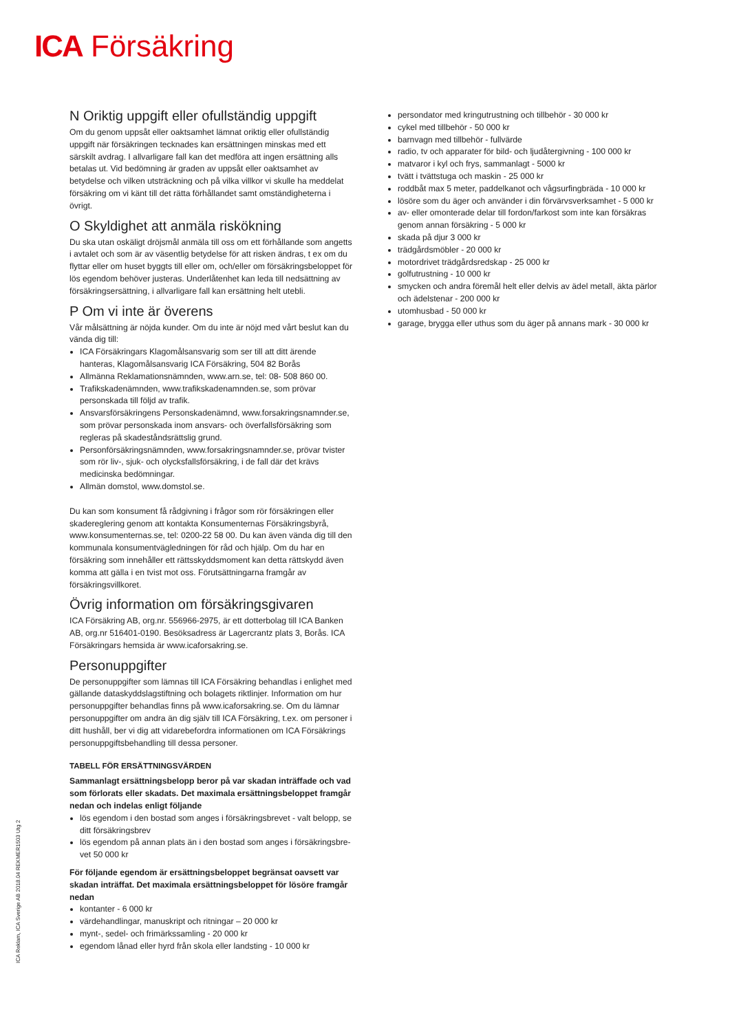ICA Försäkring
N Oriktig uppgift eller ofullständig uppgift
Om du genom uppsåt eller oaktsamhet lämnat oriktig eller ofullständig uppgift när försäkringen tecknades kan ersättningen minskas med ett särskilt avdrag. I allvarligare fall kan det medföra att ingen ersättning alls betalas ut. Vid bedömning är graden av uppsåt eller oaktsamhet av betydelse och vilken utsträckning och på vilka villkor vi skulle ha meddelat försäkring om vi känt till det rätta förhållandet samt omständigheterna i övrigt.
O Skyldighet att anmäla riskökning
Du ska utan oskäligt dröjsmål anmäla till oss om ett förhållande som angetts i avtalet och som är av väsentlig betydelse för att risken ändras, t ex om du flyttar eller om huset byggts till eller om, och/eller om försäkringsbeloppet för lös egendom behöver justeras. Underlåtenhet kan leda till nedsättning av försäkringsersättning, i allvarligare fall kan ersättning helt utebli.
P Om vi inte är överens
Vår målsättning är nöjda kunder. Om du inte är nöjd med vårt beslut kan du vända dig till:
ICA Försäkringars Klagomålsansvarig som ser till att ditt ärende hanteras, Klagomålsansvarig ICA Försäkring, 504 82 Borås
Allmänna Reklamationsnämnden, www.arn.se, tel: 08- 508 860 00.
Trafikskadenämnden, www.trafikskadenamnden.se, som prövar personskada till följd av trafik.
Ansvarsförsäkringens Personskadenämnd, www.forsakringsnamnder.se, som prövar personskada inom ansvars- och överfallsförsäkring som regleras på skadeståndsrättslig grund.
Personförsäkringsnämnden, www.forsakringsnamnder.se, prövar tvister som rör liv-, sjuk- och olycksfallsförsäkring, i de fall där det krävs medicinska bedömningar.
Allmän domstol, www.domstol.se.
Du kan som konsument få rådgivning i frågor som rör försäkringen eller skadereglering genom att kontakta Konsumenternas Försäkringsbyrå, www.konsumenternas.se, tel: 0200-22 58 00. Du kan även vända dig till den kommunala konsumentvägledningen för råd och hjälp. Om du har en försäkring som innehåller ett rättsskyddsmoment kan detta rättskydd även komma att gälla i en tvist mot oss. Förutsättningarna framgår av försäkringsvillkoret.
Övrig information om försäkringsgivaren
ICA Försäkring AB, org.nr. 556966-2975, är ett dotterbolag till ICA Banken AB, org.nr 516401-0190. Besöksadress är Lagercrantz plats 3, Borås. ICA Försäkringars hemsida är www.icaforsakring.se.
Personuppgifter
De personuppgifter som lämnas till ICA Försäkring behandlas i enlighet med gällande dataskyddslagstiftning och bolagets riktlinjer. Information om hur personuppgifter behandlas finns på www.icaforsakring.se. Om du lämnar personuppgifter om andra än dig själv till ICA Försäkring, t.ex. om personer i ditt hushåll, ber vi dig att vidarebefordra informationen om ICA Försäkrings personuppgiftsbehandling till dessa personer.
TABELL FÖR ERSÄTTNINGSVÄRDEN
Sammanlagt ersättningsbelopp beror på var skadan inträffade och vad som förlorats eller skadats. Det maximala ersättningsbeloppet framgår nedan och indelas enligt följande
lös egendom i den bostad som anges i försäkringsbrevet - valt belopp, se ditt försäkringsbrev
lös egendom på annan plats än i den bostad som anges i försäkringsbre-vet 50 000 kr
För följande egendom är ersättningsbeloppet begränsat oavsett var skadan inträffat. Det maximala ersättningsbeloppet för lösöre framgår nedan
kontanter - 6 000 kr
värdehandlingar, manuskript och ritningar – 20 000 kr
mynt-, sedel- och frimärkssamling - 20 000 kr
egendom lånad eller hyrd från skola eller landsting - 10 000 kr
persondator med kringutrustning och tillbehör - 30 000 kr
cykel med tillbehör - 50 000 kr
barnvagn med tillbehör - fullvärde
radio, tv och apparater för bild- och ljudåtergivning - 100 000 kr
matvaror i kyl och frys, sammanlagt - 5000 kr
tvätt i tvättstuga och maskin - 25 000 kr
roddbåt max 5 meter, paddelkanot och vågsurfingbräda - 10 000 kr
lösöre som du äger och använder i din förvärvsverksamhet - 5 000 kr
av- eller omonterade delar till fordon/farkost som inte kan försäkras genom annan försäkring - 5 000 kr
skada på djur 3 000 kr
trädgårdsmöbler - 20 000 kr
motordrivet trädgårdsredskap - 25 000 kr
golfutrustning - 10 000 kr
smycken och andra föremål helt eller delvis av ädel metall, äkta pärlor och ädelstenar - 200 000 kr
utomhusbad - 50 000 kr
garage, brygga eller uthus som du äger på annans mark - 30 000 kr
ICA Reklam, ICA Sverige AB 2018.04 REKMER1503 Utg 2